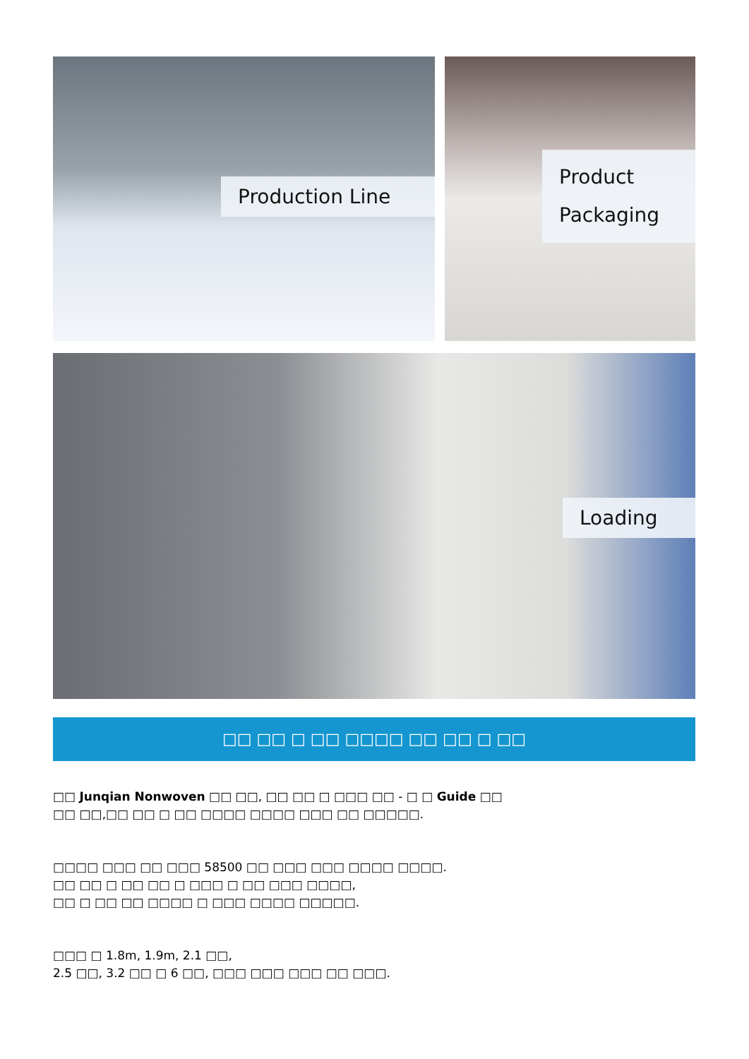Production Line
Product
Packaging
Loading
□□ □□ □ □□ □□□□ □□ □□ □ □□
□□ Junqian Nonwoven □□ □□, □□ □□ □ □□□ □□ - □ □ Guide □□
□□ □□,□□ □□ □ □□ □□□□ □□□□ □□□ □□ □□□□□.
□□□□ □□□ □□ □□□ 58500 □□ □□□ □□□ □□□□ □□□□.
□□ □□ □ □□ □□ □ □□□ □ □□ □□□ □□□□,
□□ □ □□ □□ □□□□ □ □□□ □□□□ □□□□□.
□□□ □ 1.8m, 1.9m, 2.1 □□,
2.5 □□, 3.2 □□ □ 6 □□, □□□ □□□ □□□ □□ □□□.